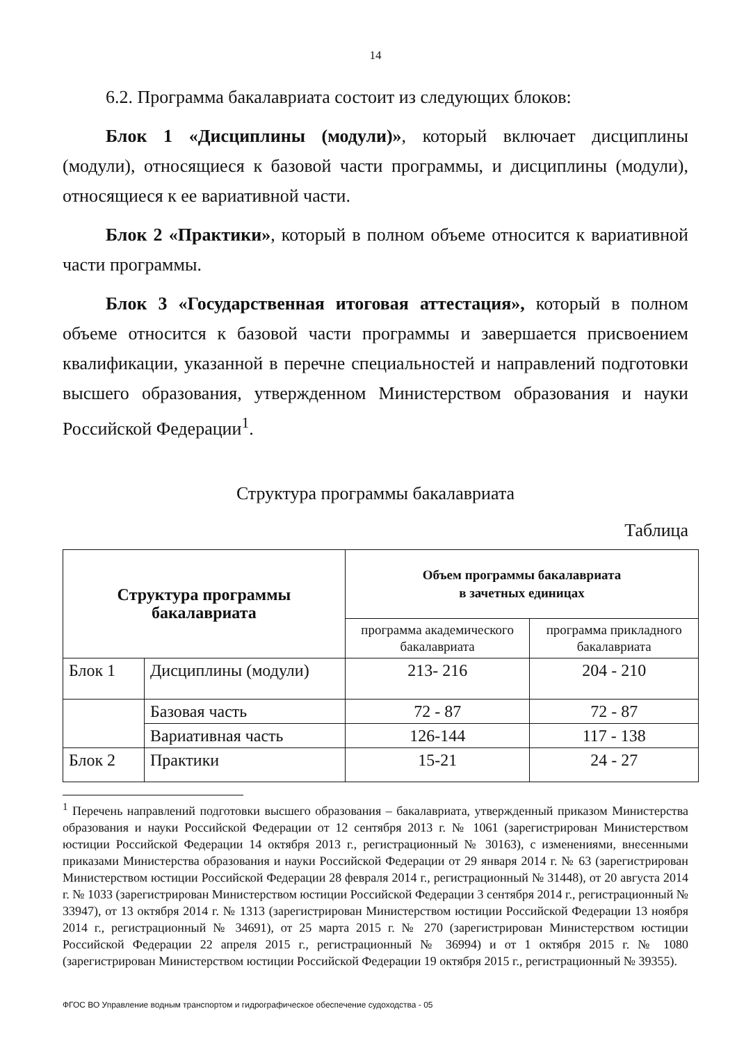14
6.2. Программа бакалавриата состоит из следующих блоков:
Блок 1 «Дисциплины (модули)», который включает дисциплины (модули), относящиеся к базовой части программы, и дисциплины (модули), относящиеся к ее вариативной части.
Блок 2 «Практики», который в полном объеме относится к вариативной части программы.
Блок 3 «Государственная итоговая аттестация», который в полном объеме относится к базовой части программы и завершается присвоением квалификации, указанной в перечне специальностей и направлений подготовки высшего образования, утвержденном Министерством образования и науки Российской Федерации<sup>1</sup>.
Структура программы бакалавриата
Таблица
| Структура программы бакалавриата | | Объем программы бакалавриата в зачетных единицах | |
| --- | --- | --- | --- |
| | | программа академического бакалавриата | программа прикладного бакалавриата |
| Блок 1 | Дисциплины (модули) | 213- 216 | 204 - 210 |
| | Базовая часть | 72 - 87 | 72 - 87 |
| | Вариативная часть | 126-144 | 117 - 138 |
| Блок 2 | Практики | 15-21 | 24 - 27 |
<sup>1</sup> Перечень направлений подготовки высшего образования – бакалавриата, утвержденный приказом Министерства образования и науки Российской Федерации от 12 сентября 2013 г. № 1061 (зарегистрирован Министерством юстиции Российской Федерации 14 октября 2013 г., регистрационный № 30163), с изменениями, внесенными приказами Министерства образования и науки Российской Федерации от 29 января 2014 г. № 63 (зарегистрирован Министерством юстиции Российской Федерации 28 февраля 2014 г., регистрационный № 31448), от 20 августа 2014 г. № 1033 (зарегистрирован Министерством юстиции Российской Федерации 3 сентября 2014 г., регистрационный № 33947), от 13 октября 2014 г. № 1313 (зарегистрирован Министерством юстиции Российской Федерации 13 ноября 2014 г., регистрационный № 34691), от 25 марта 2015 г. № 270 (зарегистрирован Министерством юстиции Российской Федерации 22 апреля 2015 г., регистрационный № 36994) и от 1 октября 2015 г. № 1080 (зарегистрирован Министерством юстиции Российской Федерации 19 октября 2015 г., регистрационный № 39355).
ФГОС ВО Управление водным транспортом и гидрографическое обеспечение судоходства - 05